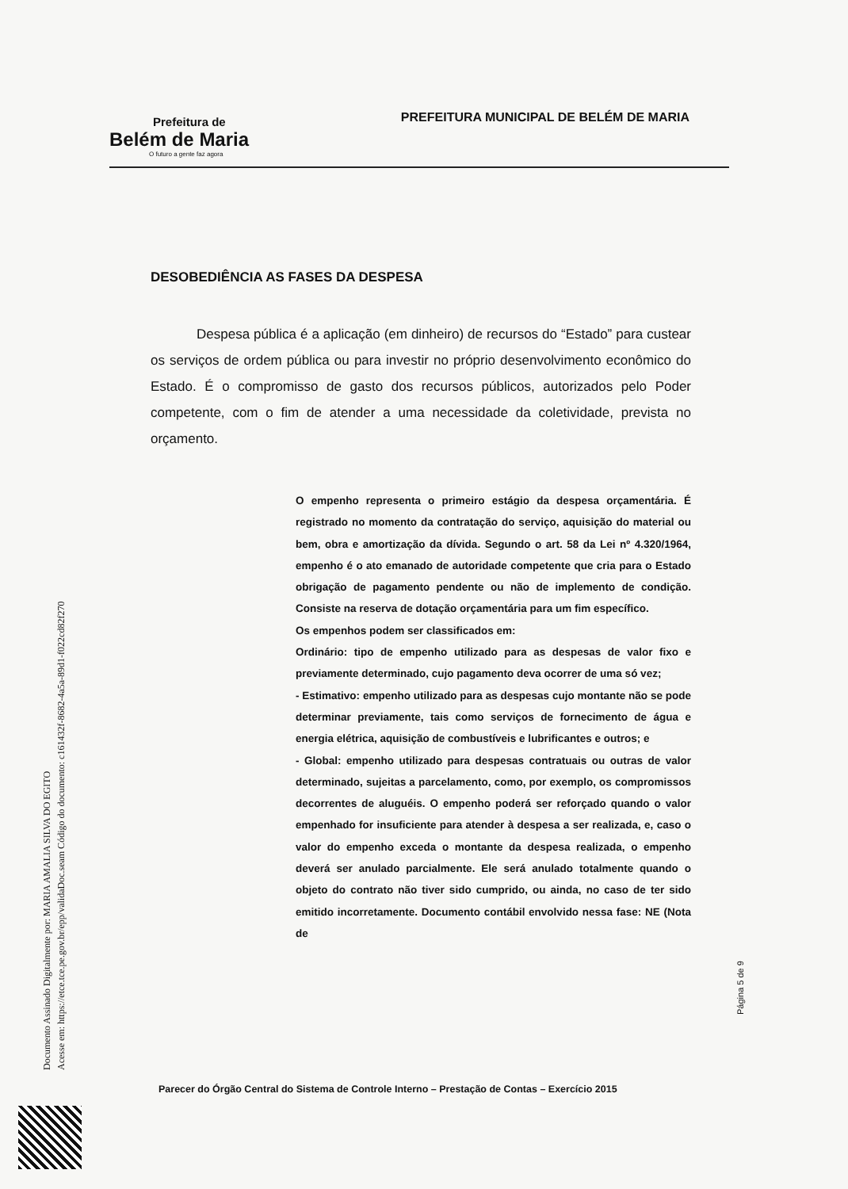Prefeitura de
Belém de Maria
O futuro a gente faz agora
PREFEITURA MUNICIPAL DE BELÉM DE MARIA
DESOBEDIÊNCIA AS FASES DA DESPESA
Despesa pública é a aplicação (em dinheiro) de recursos do “Estado” para custear os serviços de ordem pública ou para investir no próprio desenvolvimento econômico do Estado. É o compromisso de gasto dos recursos públicos, autorizados pelo Poder competente, com o fim de atender a uma necessidade da coletividade, prevista no orçamento.
O empenho representa o primeiro estágio da despesa orçamentária. É registrado no momento da contratação do serviço, aquisição do material ou bem, obra e amortização da dívida. Segundo o art. 58 da Lei nº 4.320/1964, empenho é o ato emanado de autoridade competente que cria para o Estado obrigação de pagamento pendente ou não de implemento de condição. Consiste na reserva de dotação orçamentária para um fim específico.
Os empenhos podem ser classificados em:
Ordinário: tipo de empenho utilizado para as despesas de valor fixo e previamente determinado, cujo pagamento deva ocorrer de uma só vez;
- Estimativo: empenho utilizado para as despesas cujo montante não se pode determinar previamente, tais como serviços de fornecimento de água e energia elétrica, aquisição de combustíveis e lubrificantes e outros; e
- Global: empenho utilizado para despesas contratuais ou outras de valor determinado, sujeitas a parcelamento, como, por exemplo, os compromissos decorrentes de aluguéis. O empenho poderá ser reforçado quando o valor empenhado for insuficiente para atender à despesa a ser realizada, e, caso o valor do empenho exceda o montante da despesa realizada, o empenho deverá ser anulado parcialmente. Ele será anulado totalmente quando o objeto do contrato não tiver sido cumprido, ou ainda, no caso de ter sido emitido incorretamente. Documento contábil envolvido nessa fase: NE (Nota de
Página 5 de 9
Parecer do Órgão Central do Sistema de Controle Interno – Prestação de Contas – Exercício 2015
Documento Assinado Digitalmente por: MARIA AMALIA SILVA DO EGITO
Acesse em: https://etce.tce.pe.gov.br/epp/validaDoc.seam Código do documento: c161432f-8682-4a5a-89d1-f022cd82f270